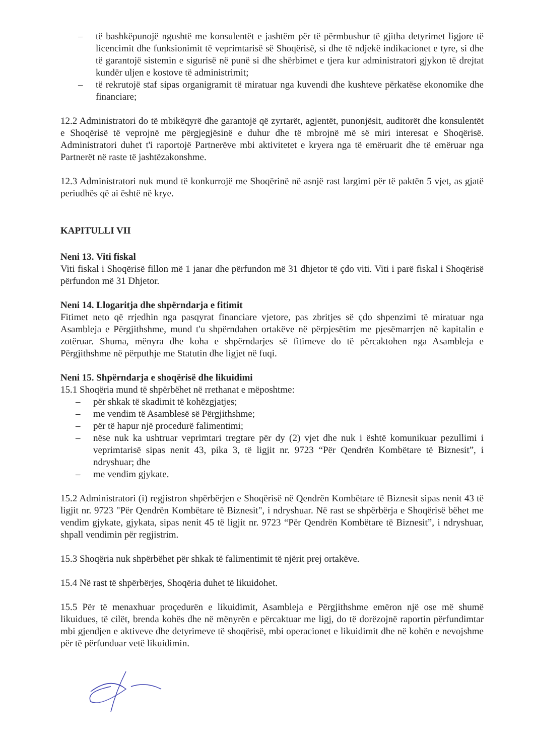– të bashkëpunojë ngushtë me konsulentët e jashtëm për të përmbushur të gjitha detyrimet ligjore të licencimit dhe funksionimit të veprimtarisë së Shoqërisë, si dhe të ndjekë indikacionet e tyre, si dhe të garantojë sistemin e sigurisë në punë si dhe shërbimet e tjera kur administratori gjykon të drejtat kundër uljen e kostove të administrimit;
– të rekrutojë staf sipas organigramit të miratuar nga kuvendi dhe kushteve përkatëse ekonomike dhe financiare;
12.2 Administratori do të mbikëqyrë dhe garantojë që zyrtarët, agjentët, punonjësit, auditorët dhe konsulentët e Shoqërisë të veprojnë me përgjegjësinë e duhur dhe të mbrojnë më së miri interesat e Shoqërisë. Administratori duhet t'i raportojë Partnerëve mbi aktivitetet e kryera nga të emëruarit dhe të emëruar nga Partnerët në raste të jashtëzakonshme.
12.3 Administratori nuk mund të konkurrojë me Shoqërinë në asnjë rast largimi për të paktën 5 vjet, as gjatë periudhës që ai është në krye.
KAPITULLI VII
Neni 13. Viti fiskal
Viti fiskal i Shoqërisë fillon më 1 janar dhe përfundon më 31 dhjetor të çdo viti. Viti i parë fiskal i Shoqërisë përfundon më 31 Dhjetor.
Neni 14. Llogaritja dhe shpërndarja e fitimit
Fitimet neto që rrjedhin nga pasqyrat financiare vjetore, pas zbritjes së çdo shpenzimi të miratuar nga Asambleja e Përgjithshme, mund t'u shpërndahen ortakëve në përpjesëtim me pjesëmarrjen në kapitalin e zotëruar. Shuma, mënyra dhe koha e shpërndarjes së fitimeve do të përcaktohen nga Asambleja e Përgjithshme në përputhje me Statutin dhe ligjet në fuqi.
Neni 15. Shpërndarja e shoqërisë dhe likuidimi
15.1 Shoqëria mund të shpërbëhet në rrethanat e mëposhtme:
– për shkak të skadimit të kohëzgjatjes;
– me vendim të Asamblesë së Përgjithshme;
– për të hapur një procedurë falimentimi;
– nëse nuk ka ushtruar veprimtari tregtare për dy (2) vjet dhe nuk i është komunikuar pezullimi i veprimtarisë sipas nenit 43, pika 3, të ligjit nr. 9723 “Për Qendrën Kombëtare të Biznesit”, i ndryshuar; dhe
– me vendim gjykate.
15.2 Administratori (i) regjistron shpërbërjen e Shoqërisë në Qendrën Kombëtare të Biznesit sipas nenit 43 të ligjit nr. 9723 "Për Qendrën Kombëtare të Biznesit", i ndryshuar. Në rast se shpërbërja e Shoqërisë bëhet me vendim gjykate, gjykata, sipas nenit 45 të ligjit nr. 9723 “Për Qendrën Kombëtare të Biznesit”, i ndryshuar, shpall vendimin për regjistrim.
15.3 Shoqëria nuk shpërbëhet për shkak të falimentimit të njërit prej ortakëve.
15.4 Në rast të shpërbërjes, Shoqëria duhet të likuidohet.
15.5 Për të menaxhuar proçedurën e likuidimit, Asambleja e Përgjithshme emëron një ose më shumë likuidues, të cilët, brenda kohës dhe në mënyrën e përcaktuar me ligj, do të dorëzojnë raportin përfundimtar mbi gjendjen e aktiveve dhe detyrimeve të shoqërisë, mbi operacionet e likuidimit dhe në kohën e nevojshme për të përfunduar vetë likuidimin.